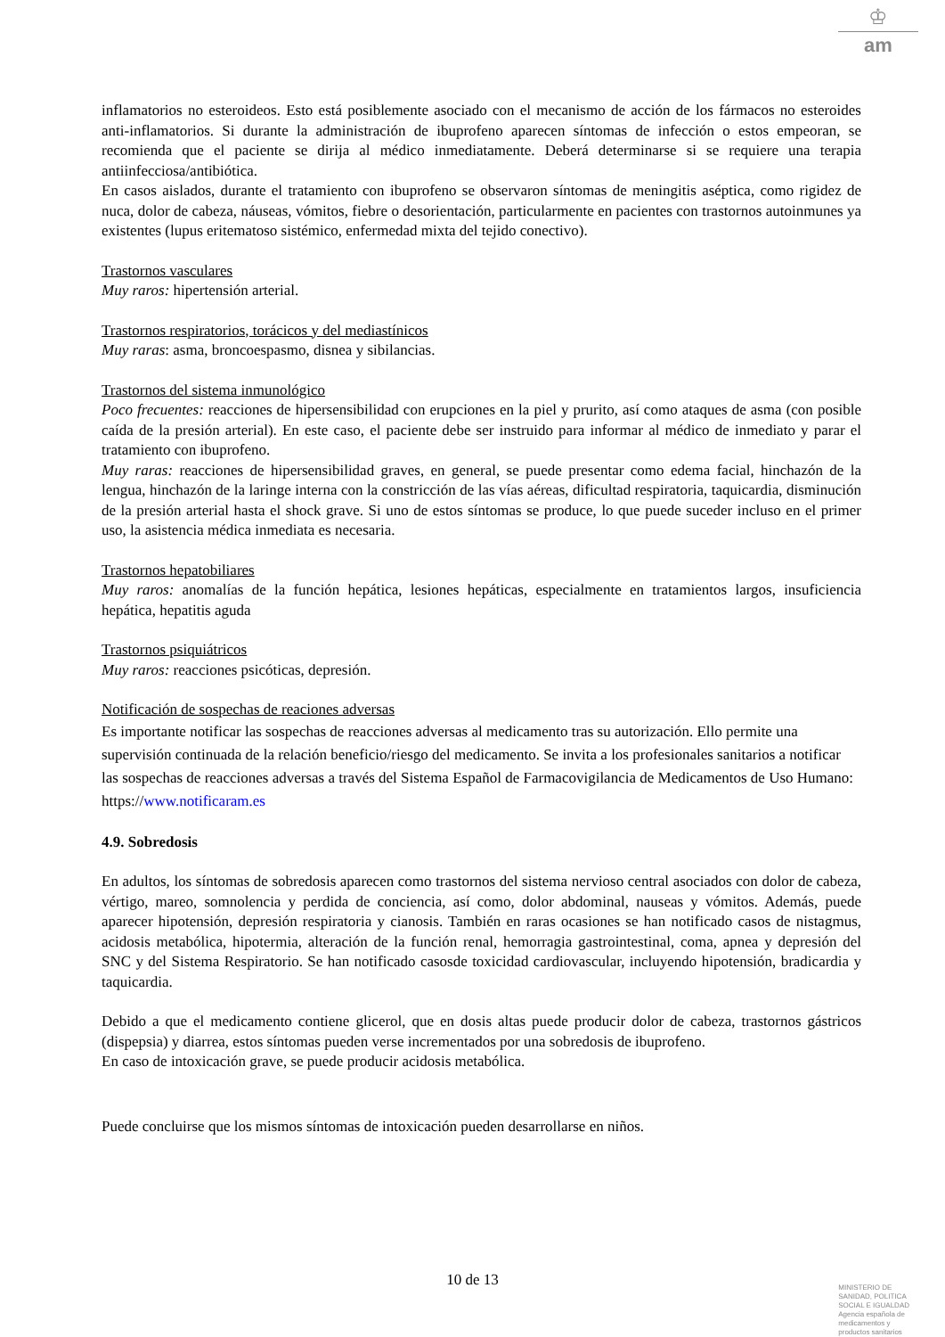♔
am
inflamatorios no esteroideos. Esto está posiblemente asociado con el mecanismo de acción de los fármacos no esteroides anti-inflamatorios. Si durante la administración de ibuprofeno aparecen síntomas de infección o estos empeoran, se recomienda que el paciente se dirija al médico inmediatamente. Deberá determinarse si se requiere una terapia antiinfecciosa/antibiótica.
En casos aislados, durante el tratamiento con ibuprofeno se observaron síntomas de meningitis aséptica, como rigidez de nuca, dolor de cabeza, náuseas, vómitos, fiebre o desorientación, particularmente en pacientes con trastornos autoinmunes ya existentes (lupus eritematoso sistémico, enfermedad mixta del tejido conectivo).
Trastornos vasculares
Muy raros: hipertensión arterial.
Trastornos respiratorios, torácicos y del mediastínicos
Muy raras: asma, broncoespasmo, disnea y sibilancias.
Trastornos del sistema inmunológico
Poco frecuentes: reacciones de hipersensibilidad con erupciones en la piel y prurito, así como ataques de asma (con posible caída de la presión arterial). En este caso, el paciente debe ser instruido para informar al médico de inmediato y parar el tratamiento con ibuprofeno.
Muy raras: reacciones de hipersensibilidad graves, en general, se puede presentar como edema facial, hinchazón de la lengua, hinchazón de la laringe interna con la constricción de las vías aéreas, dificultad respiratoria, taquicardia, disminución de la presión arterial hasta el shock grave. Si uno de estos síntomas se produce, lo que puede suceder incluso en el primer uso, la asistencia médica inmediata es necesaria.
Trastornos hepatobiliares
Muy raros: anomalías de la función hepática, lesiones hepáticas, especialmente en tratamientos largos, insuficiencia hepática, hepatitis aguda
Trastornos psiquiátricos
Muy raros: reacciones psicóticas, depresión.
Notificación de sospechas de reaciones adversas
Es importante notificar las sospechas de reacciones adversas al medicamento tras su autorización. Ello permite una supervisión continuada de la relación beneficio/riesgo del medicamento. Se invita a los profesionales sanitarios a notificar las sospechas de reacciones adversas a través del Sistema Español de Farmacovigilancia de Medicamentos de Uso Humano: https://www.notificaram.es
4.9. Sobredosis
En adultos, los síntomas de sobredosis aparecen como trastornos del sistema nervioso central asociados con dolor de cabeza, vértigo, mareo, somnolencia y perdida de conciencia, así como, dolor abdominal, nauseas y vómitos. Además, puede aparecer hipotensión, depresión respiratoria y cianosis. También en raras ocasiones se han notificado casos de nistagmus, acidosis metabólica, hipotermia, alteración de la función renal, hemorragia gastrointestinal, coma, apnea y depresión del SNC y del Sistema Respiratorio. Se han notificado casosde toxicidad cardiovascular, incluyendo hipotensión, bradicardia y taquicardia.
Debido a que el medicamento contiene glicerol, que en dosis altas puede producir dolor de cabeza, trastornos gástricos (dispepsia) y diarrea, estos síntomas pueden verse incrementados por una sobredosis de ibuprofeno.
En caso de intoxicación grave, se puede producir acidosis metabólica.
Puede concluirse que los mismos síntomas de intoxicación pueden desarrollarse en niños.
10 de 13
MINISTERIO DE
SANIDAD, POLITICA
SOCIAL E IGUALDAD
Agencia española de
medicamentos y
productos sanitarios